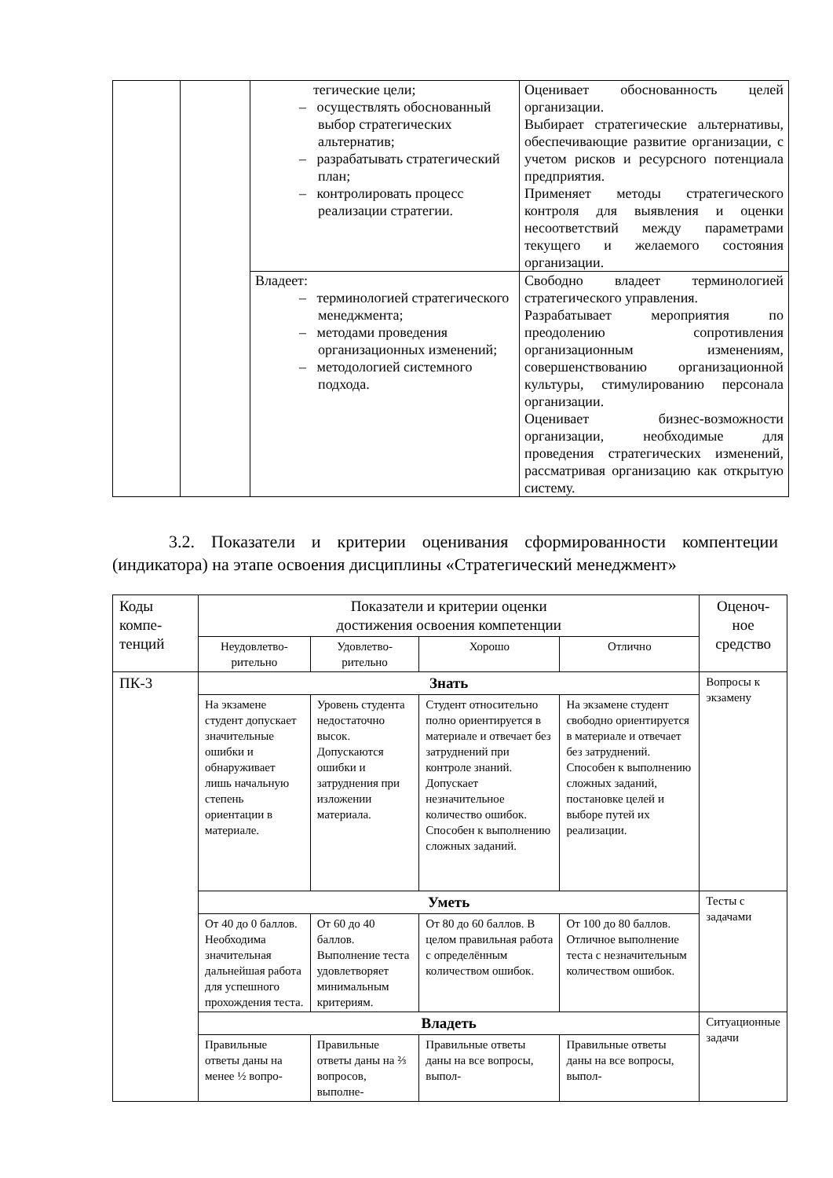| | | тегические цели; – осуществлять обоснованный выбор стратегических альтернатив; – разрабатывать стратегический план; – контролировать процесс реализации стратегии. | Оценивает обоснованность целей организации. Выбирает стратегические альтернативы, обеспечивающие развитие организации, с учетом рисков и ресурсного потенциала предприятия. Применяет методы стратегического контроля для выявления и оценки несоответствий между параметрами текущего и желаемого состояния организации. |
| | | Владеет: – терминологией стратегического менеджмента; – методами проведения организационных изменений; – методологией системного подхода. | Свободно владеет терминологией стратегического управления. Разрабатывает мероприятия по преодолению сопротивления организационным изменениям, совершенствованию организационной культуры, стимулированию персонала организации. Оценивает бизнес-возможности организации, необходимые для проведения стратегических изменений, рассматривая организацию как открытую систему. |
3.2. Показатели и критерии оценивания сформированности компентеции (индикатора) на этапе освоения дисциплины «Стратегический менеджмент»
| Коды компе-тенций | Показатели и критерии оценки достижения освоения компетенции | | | | Оценоч-ное средство |
| | Неудовлетво-рительно | Удовлетво-рительно | Хорошо | Отлично | |
| ПК-3 | Знать | | | | Вопросы к экзамену |
| | На экзамене студент допускает значительные ошибки и обнаруживает лишь начальную степень ориентации в материале. | Уровень студента недостаточно высок. Допускаются ошибки и затруднения при изложении материала. | Студент относительно полно ориентируется в материале и отвечает без затруднений при контроле знаний. Допускает незначительное количество ошибок. Способен к выполнению сложных заданий. | На экзамене студент свободно ориентируется в материале и отвечает без затруднений. Способен к выполнению сложных заданий, постановке целей и выборе путей их реализации. | |
| | Уметь | | | | Тесты с задачами |
| | От 40 до 0 баллов. Необходима значительная дальнейшая работа для успешного прохождения теста. | От 60 до 40 баллов. Выполнение теста удовлетворяет минимальным критериям. | От 80 до 60 баллов. В целом правильная работа с определённым количеством ошибок. | От 100 до 80 баллов. Отличное выполнение теста с незначительным количеством ошибок. | |
| | Владеть | | | | Ситуационные задачи |
| | Правильные ответы даны на менее ½ вопро- | Правильные ответы даны на ⅔ вопросов, выполне- | Правильные ответы даны на все вопросы, выпол- | Правильные ответы даны на все вопросы, выпол- | |